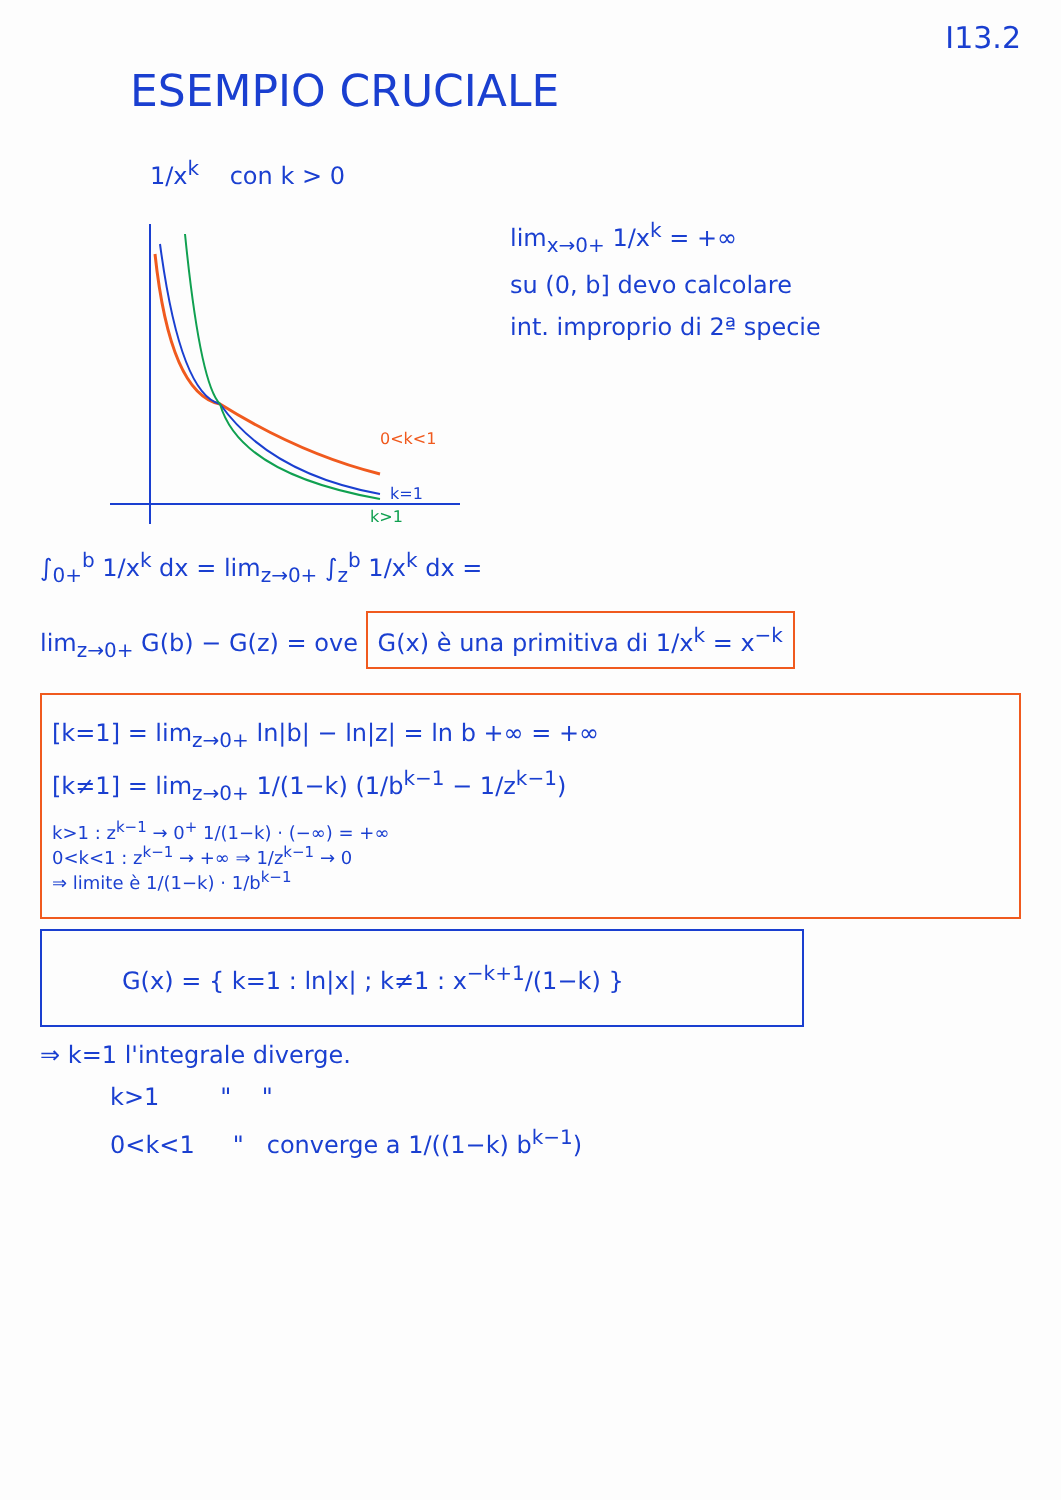I13.2
ESEMPIO CRUCIALE
1/x<sup>k</sup> con k > 0
0<k<1
k=1
k>1
lim<sub>x→0+</sub> 1/x<sup>k</sup> = +∞
su (0, b] devo calcolare
int. improprio di 2ª specie
∫<sub>0+</sub><sup>b</sup> 1/x<sup>k</sup> dx = lim<sub>z→0+</sub> ∫<sub>z</sub><sup>b</sup> 1/x<sup>k</sup> dx =
lim<sub>z→0+</sub> G(b) − G(z) = ove G(x) è una primitiva di 1/x<sup>k</sup> = x<sup>−k</sup>
[k=1] = lim<sub>z→0+</sub> ln|b| − ln|z| = ln b +∞ = +∞
[k≠1] = lim<sub>z→0+</sub> 1/(1−k) (1/b<sup>k−1</sup> − 1/z<sup>k−1</sup>)
k>1 : z<sup>k−1</sup> → 0<sup>+</sup> 1/(1−k) · (−∞) = +∞
0<k<1 : z<sup>k−1</sup> → +∞ ⇒ 1/z<sup>k−1</sup> → 0
⇒ limite è 1/(1−k) · 1/b<sup>k−1</sup>
G(x) = { k=1 : ln|x| ; k≠1 : x<sup>−k+1</sup>/(1−k) }
⇒ k=1 l'integrale diverge.
k>1 " "
0<k<1 " converge a 1/((1−k) b<sup>k−1</sup>)